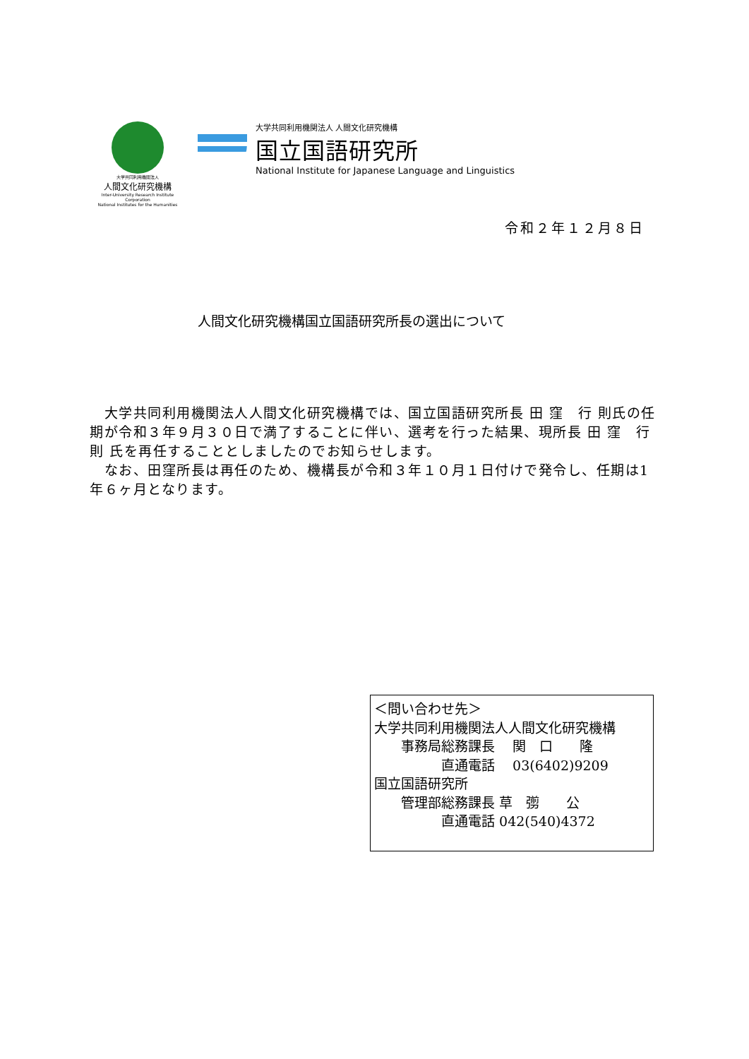大学共同利用機関法人
人間文化研究機構
Inter-University Research Institute Corporation
National Institutes for the Humanities
大学共同利用機関法人 人間文化研究機構
国立国語研究所
National Institute for Japanese Language and Linguistics
令和２年１２月８日
人間文化研究機構国立国語研究所長の選出について
　大学共同利用機関法人人間文化研究機構では、国立国語研究所長 田 窪　行 則氏の任期が令和３年９月３０日で満了することに伴い、選考を行った結果、現所長 田 窪　行 則 氏を再任することとしましたのでお知らせします。
　なお、田窪所長は再任のため、機構長が令和３年１０月１日付けで発令し、任期は1年６ヶ月となります。
＜問い合わせ先＞ 大学共同利用機関法人人間文化研究機構 　　事務局総務課長　 関　口　　隆 　　　　　直通電話　 03(6402)9209 国立国語研究所 　　管理部総務課長 草　彅　　公 　　　　　直通電話 042(540)4372